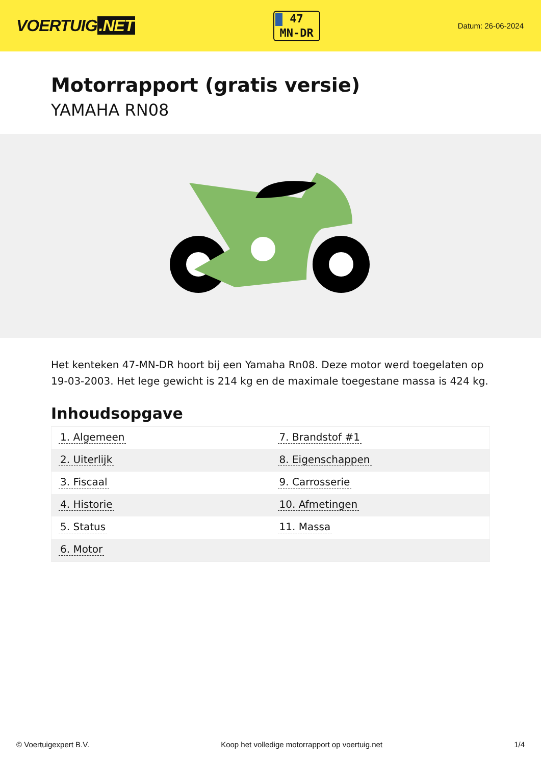VOERTUIG.NET
47
MN-DR
Datum: 26-06-2024
Motorrapport (gratis versie)
YAMAHA RN08
Het kenteken 47-MN-DR hoort bij een Yamaha Rn08. Deze motor werd toegelaten op 19-03-2003. Het lege gewicht is 214 kg en de maximale toegestane massa is 424 kg.
Inhoudsopgave
| 1. Algemeen | 7. Brandstof #1 |
| 2. Uiterlijk | 8. Eigenschappen |
| 3. Fiscaal | 9. Carrosserie |
| 4. Historie | 10. Afmetingen |
| 5. Status | 11. Massa |
| 6. Motor | |
© Voertuigexpert B.V. Koop het volledige motorrapport op voertuig.net 1/4